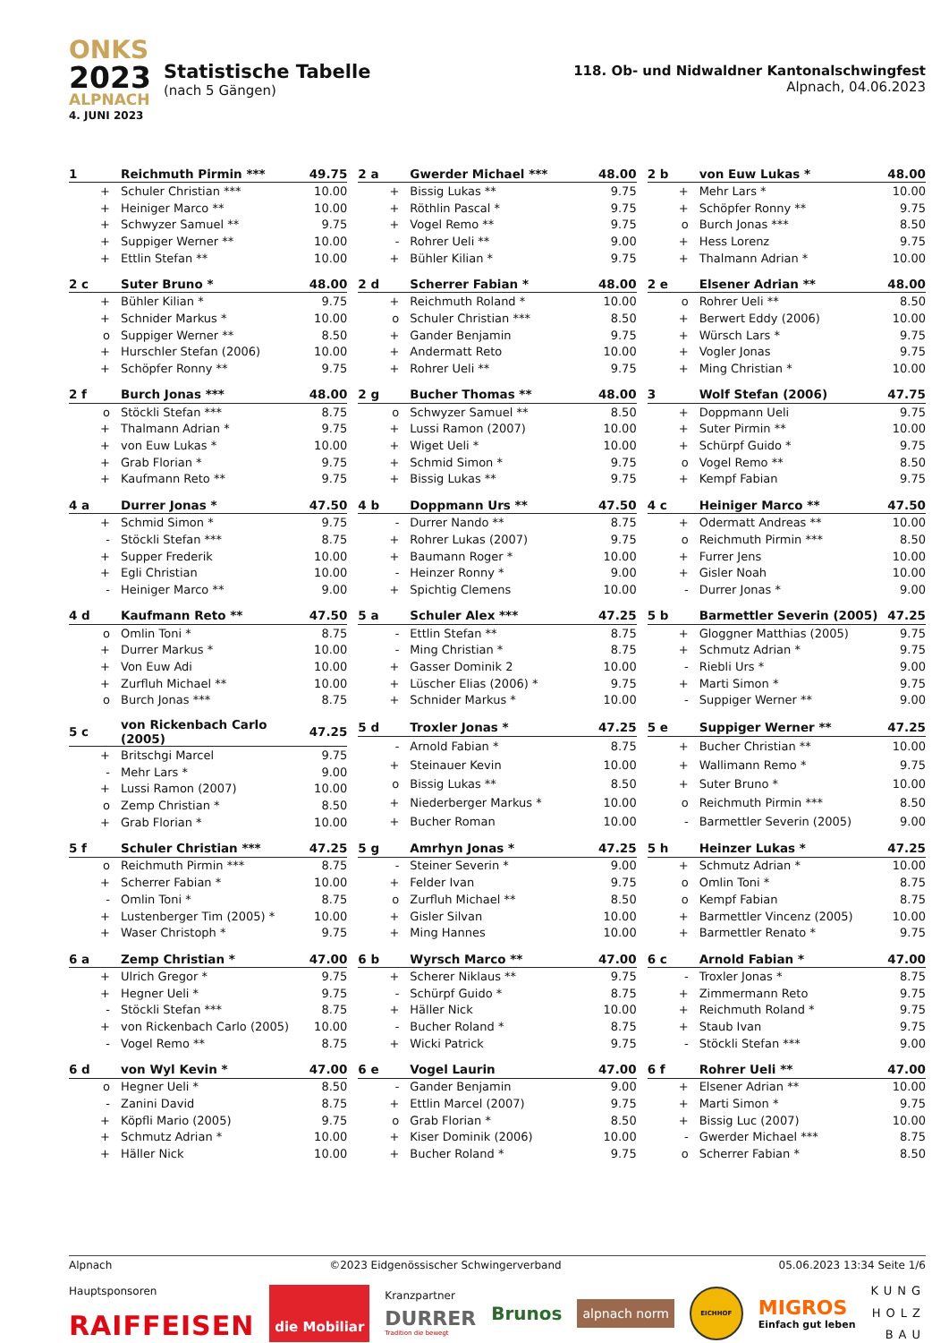ONKS
2023
ALPNACH
4. JUNI 2023
Statistische Tabelle
(nach 5 Gängen)
118. Ob- und Nidwaldner Kantonalschwingfest
Alpnach, 04.06.2023
| 1 | Reichmuth Pirmin *** | 49.75 |
| --- | --- | --- |
| + | Schuler Christian *** | 10.00 |
| + | Heiniger Marco ** | 10.00 |
| + | Schwyzer Samuel ** | 9.75 |
| + | Suppiger Werner ** | 10.00 |
| + | Ettlin Stefan ** | 10.00 |
| 2 a | Gwerder Michael *** | 48.00 |
| --- | --- | --- |
| + | Bissig Lukas ** | 9.75 |
| + | Röthlin Pascal * | 9.75 |
| + | Vogel Remo ** | 9.75 |
| - | Rohrer Ueli ** | 9.00 |
| + | Bühler Kilian * | 9.75 |
| 2 b | von Euw Lukas * | 48.00 |
| --- | --- | --- |
| + | Mehr Lars * | 10.00 |
| + | Schöpfer Ronny ** | 9.75 |
| o | Burch Jonas *** | 8.50 |
| + | Hess Lorenz | 9.75 |
| + | Thalmann Adrian * | 10.00 |
| 2 c | Suter Bruno * | 48.00 |
| --- | --- | --- |
| + | Bühler Kilian * | 9.75 |
| + | Schnider Markus * | 10.00 |
| o | Suppiger Werner ** | 8.50 |
| + | Hurschler Stefan (2006) | 10.00 |
| + | Schöpfer Ronny ** | 9.75 |
| 2 d | Scherrer Fabian * | 48.00 |
| --- | --- | --- |
| + | Reichmuth Roland * | 10.00 |
| o | Schuler Christian *** | 8.50 |
| + | Gander Benjamin | 9.75 |
| + | Andermatt Reto | 10.00 |
| + | Rohrer Ueli ** | 9.75 |
| 2 e | Elsener Adrian ** | 48.00 |
| --- | --- | --- |
| o | Rohrer Ueli ** | 8.50 |
| + | Berwert Eddy (2006) | 10.00 |
| + | Würsch Lars * | 9.75 |
| + | Vogler Jonas | 9.75 |
| + | Ming Christian * | 10.00 |
| 2 f | Burch Jonas *** | 48.00 |
| --- | --- | --- |
| o | Stöckli Stefan *** | 8.75 |
| + | Thalmann Adrian * | 9.75 |
| + | von Euw Lukas * | 10.00 |
| + | Grab Florian * | 9.75 |
| + | Kaufmann Reto ** | 9.75 |
| 2 g | Bucher Thomas ** | 48.00 |
| --- | --- | --- |
| o | Schwyzer Samuel ** | 8.50 |
| + | Lussi Ramon (2007) | 10.00 |
| + | Wiget Ueli * | 10.00 |
| + | Schmid Simon * | 9.75 |
| + | Bissig Lukas ** | 9.75 |
| 3 | Wolf Stefan (2006) | 47.75 |
| --- | --- | --- |
| + | Doppmann Ueli | 9.75 |
| + | Suter Pirmin ** | 10.00 |
| + | Schürpf Guido * | 9.75 |
| o | Vogel Remo ** | 8.50 |
| + | Kempf Fabian | 9.75 |
| 4 a | Durrer Jonas * | 47.50 |
| --- | --- | --- |
| + | Schmid Simon * | 9.75 |
| - | Stöckli Stefan *** | 8.75 |
| + | Supper Frederik | 10.00 |
| + | Egli Christian | 10.00 |
| - | Heiniger Marco ** | 9.00 |
| 4 b | Doppmann Urs ** | 47.50 |
| --- | --- | --- |
| - | Durrer Nando ** | 8.75 |
| + | Rohrer Lukas (2007) | 9.75 |
| + | Baumann Roger * | 10.00 |
| - | Heinzer Ronny * | 9.00 |
| + | Spichtig Clemens | 10.00 |
| 4 c | Heiniger Marco ** | 47.50 |
| --- | --- | --- |
| + | Odermatt Andreas ** | 10.00 |
| o | Reichmuth Pirmin *** | 8.50 |
| + | Furrer Jens | 10.00 |
| + | Gisler Noah | 10.00 |
| - | Durrer Jonas * | 9.00 |
| 4 d | Kaufmann Reto ** | 47.50 |
| --- | --- | --- |
| o | Omlin Toni * | 8.75 |
| + | Durrer Markus * | 10.00 |
| + | Von Euw Adi | 10.00 |
| + | Zurfluh Michael ** | 10.00 |
| o | Burch Jonas *** | 8.75 |
| 5 a | Schuler Alex *** | 47.25 |
| --- | --- | --- |
| - | Ettlin Stefan ** | 8.75 |
| - | Ming Christian * | 8.75 |
| + | Gasser Dominik 2 | 10.00 |
| + | Lüscher Elias (2006) * | 9.75 |
| + | Schnider Markus * | 10.00 |
| 5 b | Barmettler Severin (2005) | 47.25 |
| --- | --- | --- |
| + | Gloggner Matthias (2005) | 9.75 |
| + | Schmutz Adrian * | 9.75 |
| - | Riebli Urs * | 9.00 |
| + | Marti Simon * | 9.75 |
| - | Suppiger Werner ** | 9.00 |
| 5 c | von Rickenbach Carlo (2005) | 47.25 |
| --- | --- | --- |
| + | Britschgi Marcel | 9.75 |
| - | Mehr Lars * | 9.00 |
| + | Lussi Ramon (2007) | 10.00 |
| o | Zemp Christian * | 8.50 |
| + | Grab Florian * | 10.00 |
| 5 d | Troxler Jonas * | 47.25 |
| --- | --- | --- |
| - | Arnold Fabian * | 8.75 |
| + | Steinauer Kevin | 10.00 |
| o | Bissig Lukas ** | 8.50 |
| + | Niederberger Markus * | 10.00 |
| + | Bucher Roman | 10.00 |
| 5 e | Suppiger Werner ** | 47.25 |
| --- | --- | --- |
| + | Bucher Christian ** | 10.00 |
| + | Wallimann Remo * | 9.75 |
| + | Suter Bruno * | 10.00 |
| o | Reichmuth Pirmin *** | 8.50 |
| - | Barmettler Severin (2005) | 9.00 |
| 5 f | Schuler Christian *** | 47.25 |
| --- | --- | --- |
| o | Reichmuth Pirmin *** | 8.75 |
| + | Scherrer Fabian * | 10.00 |
| - | Omlin Toni * | 8.75 |
| + | Lustenberger Tim (2005) * | 10.00 |
| + | Waser Christoph * | 9.75 |
| 5 g | Amrhyn Jonas * | 47.25 |
| --- | --- | --- |
| - | Steiner Severin * | 9.00 |
| + | Felder Ivan | 9.75 |
| o | Zurfluh Michael ** | 8.50 |
| + | Gisler Silvan | 10.00 |
| + | Ming Hannes | 10.00 |
| 5 h | Heinzer Lukas * | 47.25 |
| --- | --- | --- |
| + | Schmutz Adrian * | 10.00 |
| o | Omlin Toni * | 8.75 |
| o | Kempf Fabian | 8.75 |
| + | Barmettler Vincenz (2005) | 10.00 |
| + | Barmettler Renato * | 9.75 |
| 6 a | Zemp Christian * | 47.00 |
| --- | --- | --- |
| + | Ulrich Gregor * | 9.75 |
| + | Hegner Ueli * | 9.75 |
| - | Stöckli Stefan *** | 8.75 |
| + | von Rickenbach Carlo (2005) | 10.00 |
| - | Vogel Remo ** | 8.75 |
| 6 b | Wyrsch Marco ** | 47.00 |
| --- | --- | --- |
| + | Scherer Niklaus ** | 9.75 |
| - | Schürpf Guido * | 8.75 |
| + | Häller Nick | 10.00 |
| - | Bucher Roland * | 8.75 |
| + | Wicki Patrick | 9.75 |
| 6 c | Arnold Fabian * | 47.00 |
| --- | --- | --- |
| - | Troxler Jonas * | 8.75 |
| + | Zimmermann Reto | 9.75 |
| + | Reichmuth Roland * | 9.75 |
| + | Staub Ivan | 9.75 |
| - | Stöckli Stefan *** | 9.00 |
| 6 d | von Wyl Kevin * | 47.00 |
| --- | --- | --- |
| o | Hegner Ueli * | 8.50 |
| - | Zanini David | 8.75 |
| + | Köpfli Mario (2005) | 9.75 |
| + | Schmutz Adrian * | 10.00 |
| + | Häller Nick | 10.00 |
| 6 e | Vogel Laurin | 47.00 |
| --- | --- | --- |
| - | Gander Benjamin | 9.00 |
| + | Ettlin Marcel (2007) | 9.75 |
| o | Grab Florian * | 8.50 |
| + | Kiser Dominik (2006) | 10.00 |
| + | Bucher Roland * | 9.75 |
| 6 f | Rohrer Ueli ** | 47.00 |
| --- | --- | --- |
| + | Elsener Adrian ** | 10.00 |
| + | Marti Simon * | 9.75 |
| + | Bissig Luc (2007) | 10.00 |
| - | Gwerder Michael *** | 8.75 |
| o | Scherrer Fabian * | 8.50 |
Alpnach ©2023 Eidgenössischer Schwingerverband 05.06.2023 13:34 Seite 1/6
Hauptsponsoren
RAIFFEISEN
die Mobiliar
Kranzpartner
DURRER
Tradition die bewegt
Brunos
alpnach norm
EICHHOF
MIGROS
Einfach gut leben
KUNG
HOLZ
BAU